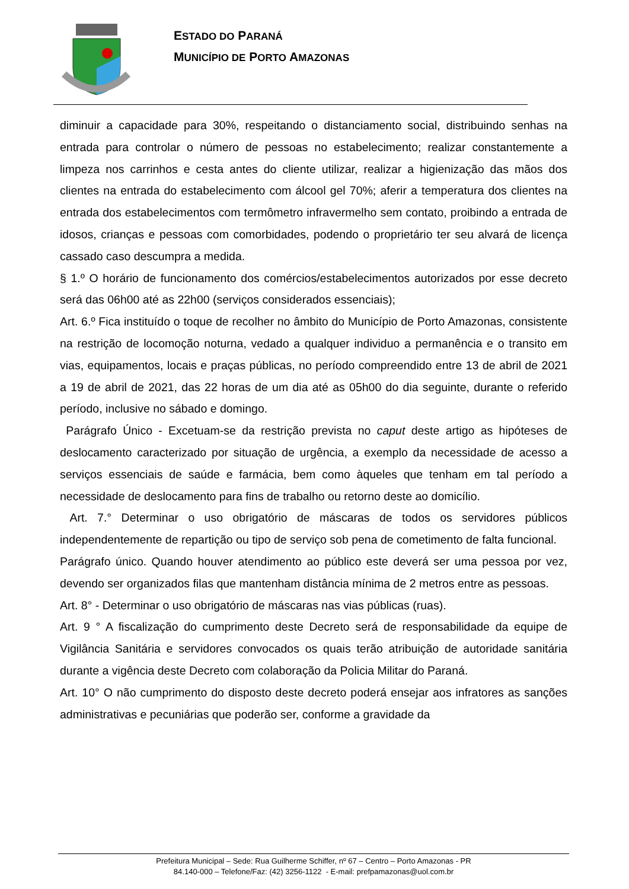ESTADO DO PARANÁ
MUNICÍPIO DE PORTO AMAZONAS
diminuir a capacidade para 30%, respeitando o distanciamento social, distribuindo senhas na entrada para controlar o número de pessoas no estabelecimento; realizar constantemente a limpeza nos carrinhos e cesta antes do cliente utilizar, realizar a higienização das mãos dos clientes na entrada do estabelecimento com álcool gel 70%; aferir a temperatura dos clientes na entrada dos estabelecimentos com termômetro infravermelho sem contato, proibindo a entrada de idosos, crianças e pessoas com comorbidades, podendo o proprietário ter seu alvará de licença cassado caso descumpra a medida.
§ 1.º O horário de funcionamento dos comércios/estabelecimentos autorizados por esse decreto será das 06h00 até as 22h00 (serviços considerados essenciais);
Art. 6.º Fica instituído o toque de recolher no âmbito do Município de Porto Amazonas, consistente na restrição de locomoção noturna, vedado a qualquer individuo a permanência e o transito em vias, equipamentos, locais e praças públicas, no período compreendido entre 13 de abril de 2021 a 19 de abril de 2021, das 22 horas de um dia até as 05h00 do dia seguinte, durante o referido período, inclusive no sábado e domingo.
Parágrafo Único - Excetuam-se da restrição prevista no caput deste artigo as hipóteses de deslocamento caracterizado por situação de urgência, a exemplo da necessidade de acesso a serviços essenciais de saúde e farmácia, bem como àqueles que tenham em tal período a necessidade de deslocamento para fins de trabalho ou retorno deste ao domicílio.
Art. 7.° Determinar o uso obrigatório de máscaras de todos os servidores públicos independentemente de repartição ou tipo de serviço sob pena de cometimento de falta funcional.
Parágrafo único. Quando houver atendimento ao público este deverá ser uma pessoa por vez, devendo ser organizados filas que mantenham distância mínima de 2 metros entre as pessoas.
Art. 8° - Determinar o uso obrigatório de máscaras nas vias públicas (ruas).
Art. 9 ° A fiscalização do cumprimento deste Decreto será de responsabilidade da equipe de Vigilância Sanitária e servidores convocados os quais terão atribuição de autoridade sanitária durante a vigência deste Decreto com colaboração da Policia Militar do Paraná.
Art. 10° O não cumprimento do disposto deste decreto poderá ensejar aos infratores as sanções administrativas e pecuniárias que poderão ser, conforme a gravidade da
Prefeitura Municipal – Sede: Rua Guilherme Schiffer, nº 67 – Centro – Porto Amazonas - PR
84.140-000 – Telefone/Faz: (42) 3256-1122 - E-mail: prefpamazonas@uol.com.br